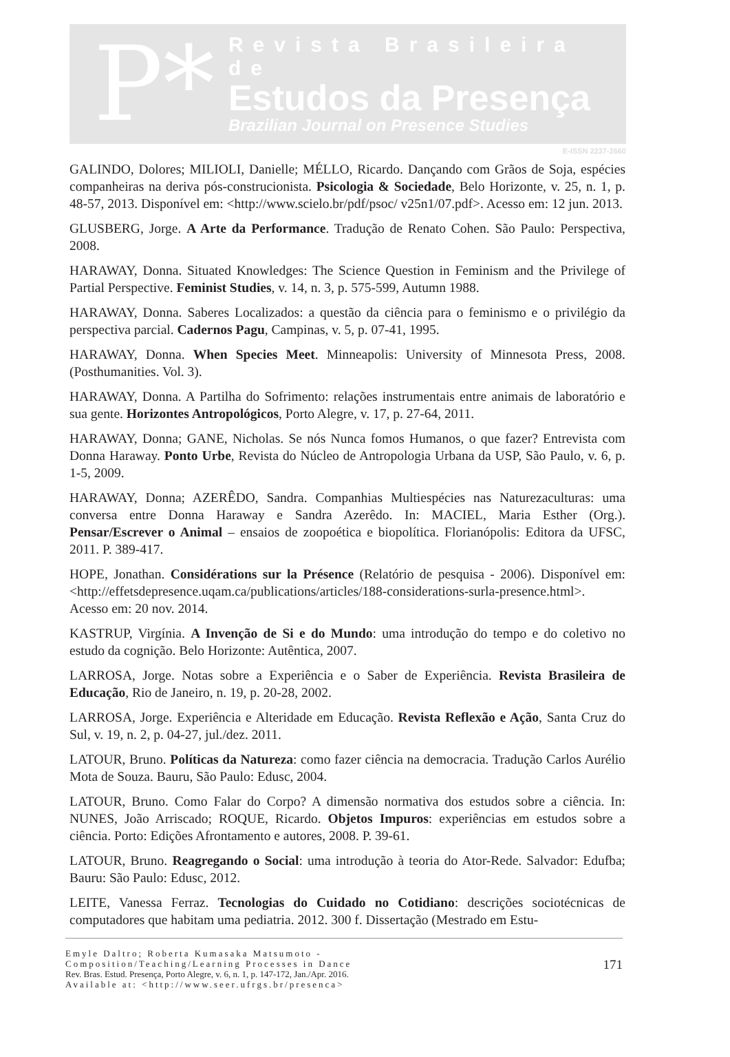P*
Revista Brasileira de
Estudos da Presença
Brazilian Journal on Presence Studies
E-ISSN 2237-2660
GALINDO, Dolores; MILIOLI, Danielle; MÉLLO, Ricardo. Dançando com Grãos de Soja, espécies companheiras na deriva pós-construcionista. Psicologia & Sociedade, Belo Horizonte, v. 25, n. 1, p. 48-57, 2013. Disponível em: <http://www.scielo.br/pdf/psoc/ v25n1/07.pdf>. Acesso em: 12 jun. 2013.
GLUSBERG, Jorge. A Arte da Performance. Tradução de Renato Cohen. São Paulo: Perspectiva, 2008.
HARAWAY, Donna. Situated Knowledges: The Science Question in Feminism and the Privilege of Partial Perspective. Feminist Studies, v. 14, n. 3, p. 575-599, Autumn 1988.
HARAWAY, Donna. Saberes Localizados: a questão da ciência para o feminismo e o privilégio da perspectiva parcial. Cadernos Pagu, Campinas, v. 5, p. 07-41, 1995.
HARAWAY, Donna. When Species Meet. Minneapolis: University of Minnesota Press, 2008. (Posthumanities. Vol. 3).
HARAWAY, Donna. A Partilha do Sofrimento: relações instrumentais entre animais de laboratório e sua gente. Horizontes Antropológicos, Porto Alegre, v. 17, p. 27-64, 2011.
HARAWAY, Donna; GANE, Nicholas. Se nós Nunca fomos Humanos, o que fazer? Entrevista com Donna Haraway. Ponto Urbe, Revista do Núcleo de Antropologia Urbana da USP, São Paulo, v. 6, p. 1-5, 2009.
HARAWAY, Donna; AZERÊDO, Sandra. Companhias Multiespécies nas Naturezaculturas: uma conversa entre Donna Haraway e Sandra Azerêdo. In: MACIEL, Maria Esther (Org.). Pensar/Escrever o Animal – ensaios de zoopoética e biopolítica. Florianópolis: Editora da UFSC, 2011. P. 389-417.
HOPE, Jonathan. Considérations sur la Présence (Relatório de pesquisa - 2006). Disponível em: <http://effetsdepresence.uqam.ca/publications/articles/188-considerations-surla-presence.html>. Acesso em: 20 nov. 2014.
KASTRUP, Virgínia. A Invenção de Si e do Mundo: uma introdução do tempo e do coletivo no estudo da cognição. Belo Horizonte: Autêntica, 2007.
LARROSA, Jorge. Notas sobre a Experiência e o Saber de Experiência. Revista Brasileira de Educação, Rio de Janeiro, n. 19, p. 20-28, 2002.
LARROSA, Jorge. Experiência e Alteridade em Educação. Revista Reflexão e Ação, Santa Cruz do Sul, v. 19, n. 2, p. 04-27, jul./dez. 2011.
LATOUR, Bruno. Políticas da Natureza: como fazer ciência na democracia. Tradução Carlos Aurélio Mota de Souza. Bauru, São Paulo: Edusc, 2004.
LATOUR, Bruno. Como Falar do Corpo? A dimensão normativa dos estudos sobre a ciência. In: NUNES, João Arriscado; ROQUE, Ricardo. Objetos Impuros: experiências em estudos sobre a ciência. Porto: Edições Afrontamento e autores, 2008. P. 39-61.
LATOUR, Bruno. Reagregando o Social: uma introdução à teoria do Ator-Rede. Salvador: Edufba; Bauru: São Paulo: Edusc, 2012.
LEITE, Vanessa Ferraz. Tecnologias do Cuidado no Cotidiano: descrições sociotécnicas de computadores que habitam uma pediatria. 2012. 300 f. Dissertação (Mestrado em Estu-
Emyle Daltro; Roberta Kumasaka Matsumoto -
Composition/Teaching/Learning Processes in Dance
Rev. Bras. Estud. Presença, Porto Alegre, v. 6, n. 1, p. 147-172, Jan./Apr. 2016.
Available at: <http://www.seer.ufrgs.br/presenca>
171